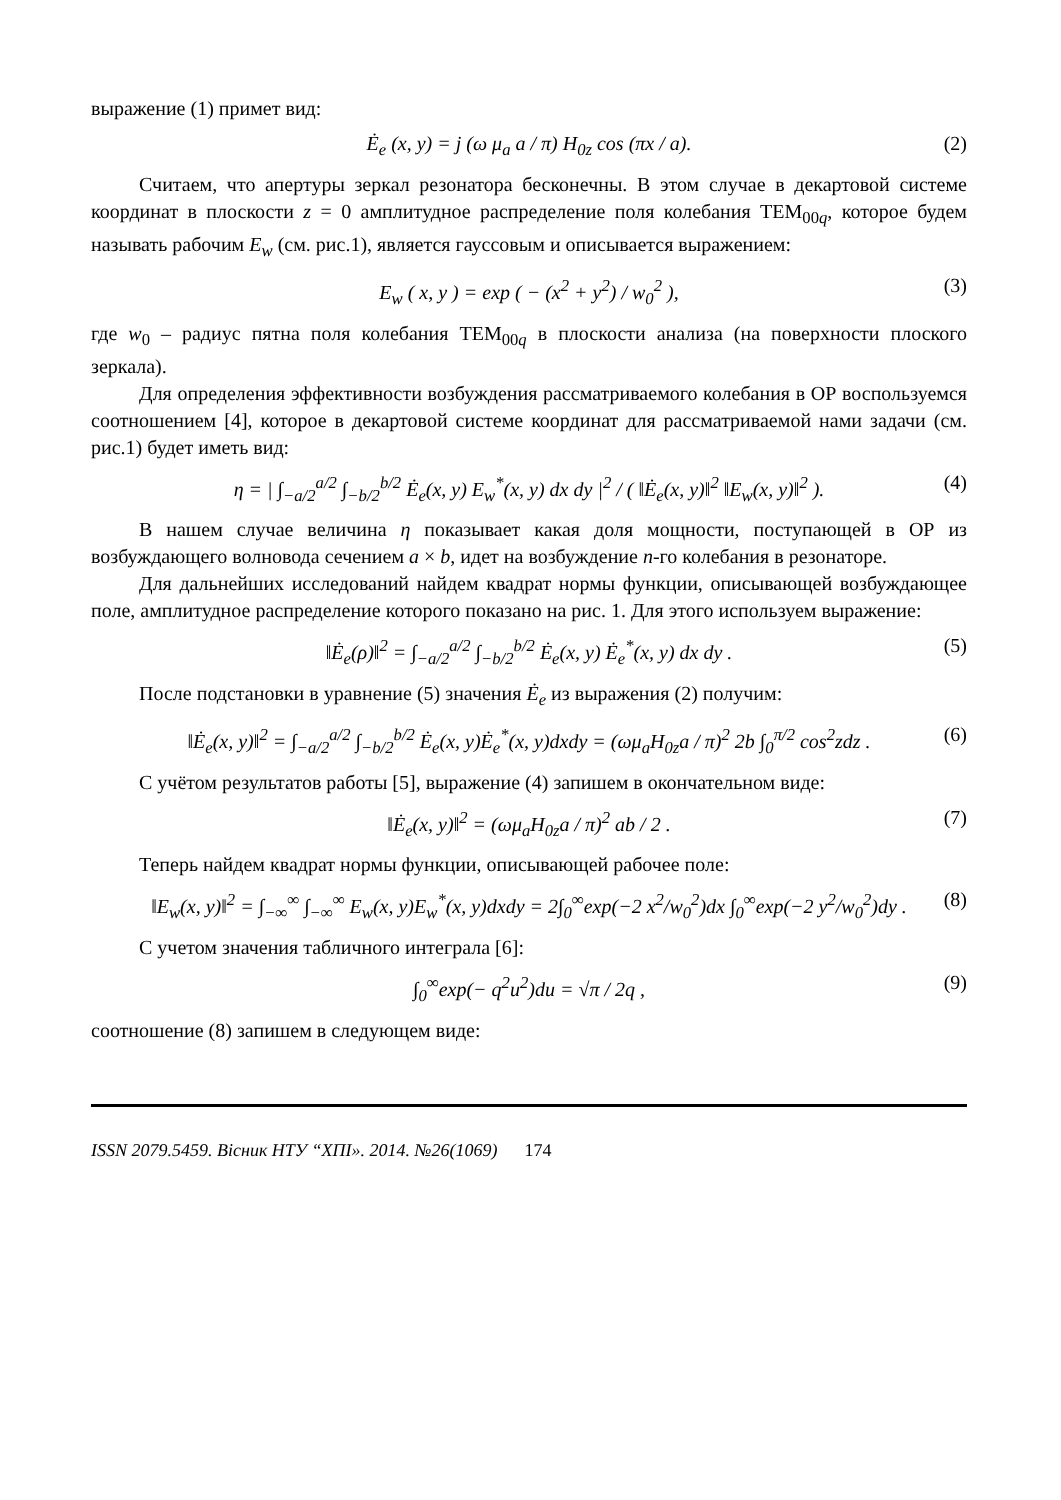выражение (1) примет вид:
Ė<sub>e</sub> (x, y) = j (ω μ<sub>a</sub> a / π) H<sub>0z</sub> cos (πx / a). (2)
Считаем, что апертуры зеркал резонатора бесконечны. В этом случае в декартовой системе координат в плоскости z = 0 амплитудное распределение поля колебания TEM<sub>00q</sub>, которое будем называть рабочим E<sub>w</sub> (см. рис.1), является гауссовым и описывается выражением:
E<sub>w</sub> ( x, y ) = exp ( − (x<sup>2</sup> + y<sup>2</sup>) / w<sub>0</sub><sup>2</sup> ), (3)
где w<sub>0</sub> – радиус пятна поля колебания TEM<sub>00q</sub> в плоскости анализа (на поверхности плоского зеркала).
Для определения эффективности возбуждения рассматриваемого колебания в ОР воспользуемся соотношением [4], которое в декартовой системе координат для рассматриваемой нами задачи (см. рис.1) будет иметь вид:
η = | ∫<sub>−a/2</sub><sup>a/2</sup> ∫<sub>−b/2</sub><sup>b/2</sup> Ė<sub>e</sub>(x, y) E<sub>w</sub><sup>*</sup>(x, y) dx dy |<sup>2</sup> / ( ‖Ė<sub>e</sub>(x, y)‖<sup>2</sup> ‖E<sub>w</sub>(x, y)‖<sup>2</sup> ). (4)
В нашем случае величина η показывает какая доля мощности, поступающей в ОР из возбуждающего волновода сечением a × b, идет на возбуждение n-го колебания в резонаторе.
Для дальнейших исследований найдем квадрат нормы функции, описывающей возбуждающее поле, амплитудное распределение которого показано на рис. 1. Для этого используем выражение:
‖Ė<sub>e</sub>(ρ)‖<sup>2</sup> = ∫<sub>−a/2</sub><sup>a/2</sup> ∫<sub>−b/2</sub><sup>b/2</sup> Ė<sub>e</sub>(x, y) Ė<sub>e</sub><sup>*</sup>(x, y) dx dy . (5)
После подстановки в уравнение (5) значения Ė<sub>e</sub> из выражения (2) получим:
‖Ė<sub>e</sub>(x, y)‖<sup>2</sup> = ∫<sub>−a/2</sub><sup>a/2</sup> ∫<sub>−b/2</sub><sup>b/2</sup> Ė<sub>e</sub>(x, y)Ė<sub>e</sub><sup>*</sup>(x, y)dxdy = (ωμ<sub>a</sub>H<sub>0z</sub>a / π)<sup>2</sup> 2b ∫<sub>0</sub><sup>π/2</sup> cos<sup>2</sup>zdz . (6)
С учётом результатов работы [5], выражение (4) запишем в окончательном виде:
‖Ė<sub>e</sub>(x, y)‖<sup>2</sup> = (ωμ<sub>a</sub>H<sub>0z</sub>a / π)<sup>2</sup> ab / 2 . (7)
Теперь найдем квадрат нормы функции, описывающей рабочее поле:
‖E<sub>w</sub>(x, y)‖<sup>2</sup> = ∫<sub>−∞</sub><sup>∞</sup> ∫<sub>−∞</sub><sup>∞</sup> E<sub>w</sub>(x, y)E<sub>w</sub><sup>*</sup>(x, y)dxdy = 2∫<sub>0</sub><sup>∞</sup>exp(−2 x<sup>2</sup>/w<sub>0</sub><sup>2</sup>)dx ∫<sub>0</sub><sup>∞</sup>exp(−2 y<sup>2</sup>/w<sub>0</sub><sup>2</sup>)dy . (8)
С учетом значения табличного интеграла [6]:
∫<sub>0</sub><sup>∞</sup>exp(− q<sup>2</sup>u<sup>2</sup>)du = √π / 2q , (9)
соотношение (8) запишем в следующем виде:
ISSN 2079.5459. Вісник НТУ “ХПІ». 2014. №26(1069) 174